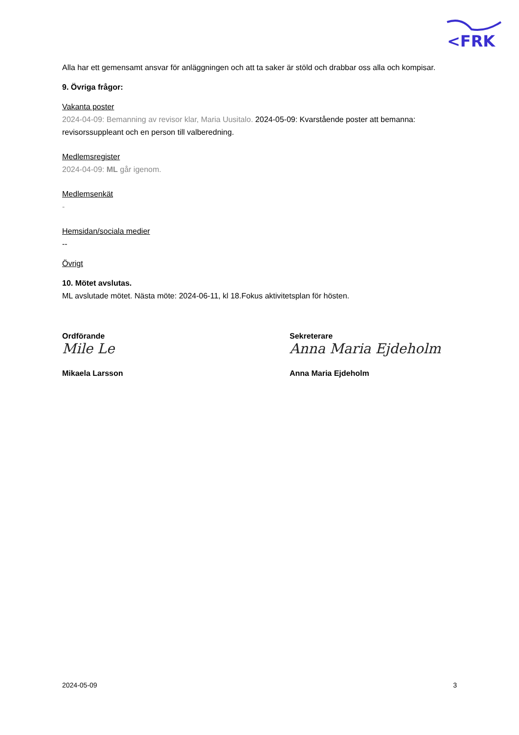<FRK
Alla har ett gemensamt ansvar för anläggningen och att ta saker är stöld och drabbar oss alla och kompisar.
9. Övriga frågor:
Vakanta poster
2024-04-09: Bemanning av revisor klar, Maria Uusitalo. 2024-05-09: Kvarstående poster att bemanna: revisorssuppleant och en person till valberedning.
Medlemsregister
2024-04-09: ML går igenom.
Medlemsenkät
-
Hemsidan/sociala medier
--
Övrigt
10. Mötet avslutas.
ML avslutade mötet. Nästa möte: 2024-06-11, kl 18.Fokus aktivitetsplan för hösten.
Ordförande
Mile Le
Mikaela Larsson
Sekreterare
Anna Maria Ejdeholm
Anna Maria Ejdeholm
2024-05-09 3